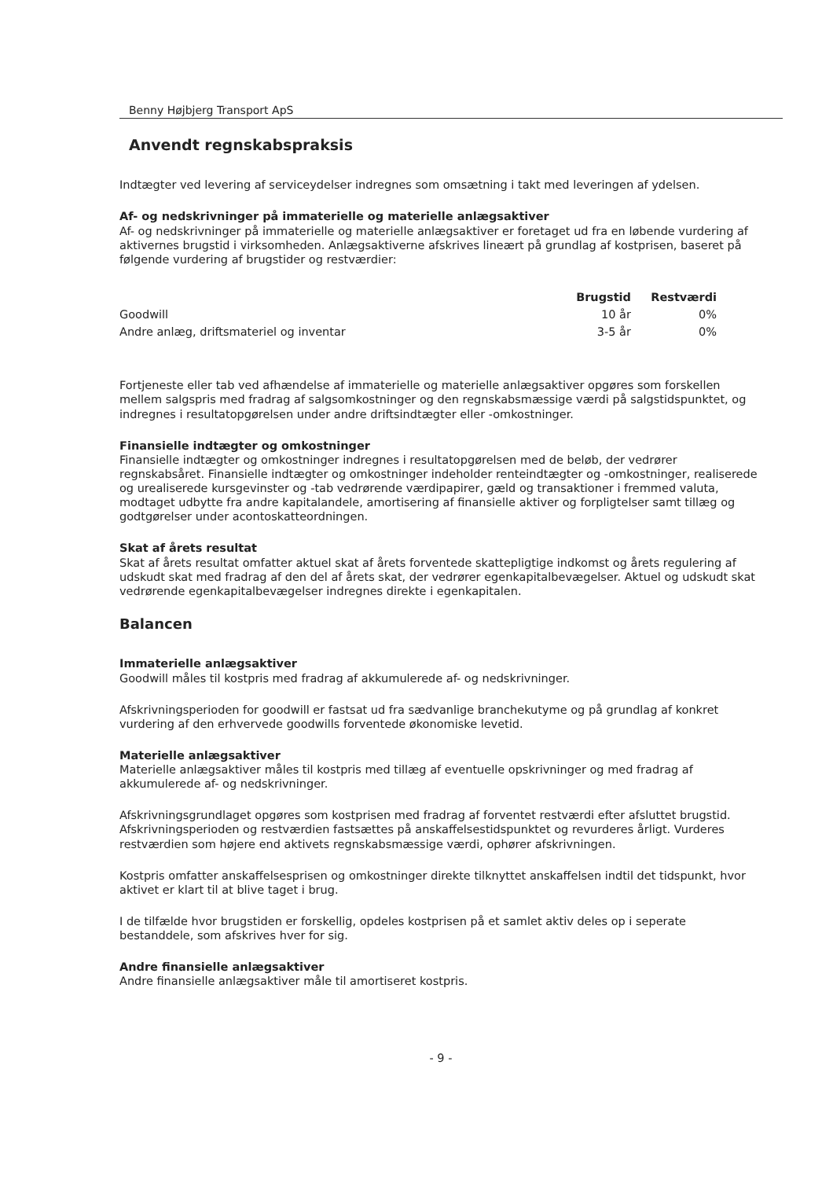Benny Højbjerg Transport ApS
Anvendt regnskabspraksis
Indtægter ved levering af serviceydelser indregnes som omsætning i takt med leveringen af ydelsen.
Af- og nedskrivninger på immaterielle og materielle anlægsaktiver
Af- og nedskrivninger på immaterielle og materielle anlægsaktiver er foretaget ud fra en løbende vurdering af aktivernes brugstid i virksomheden. Anlægsaktiverne afskrives lineært på grundlag af kostprisen, baseret på følgende vurdering af brugstider og restværdier:
| | Brugstid | Restværdi |
| --- | --- | --- |
| Goodwill | 10 år | 0% |
| Andre anlæg, driftsmateriel og inventar | 3-5 år | 0% |
Fortjeneste eller tab ved afhændelse af immaterielle og materielle anlægsaktiver opgøres som forskellen mellem salgspris med fradrag af salgsomkostninger og den regnskabsmæssige værdi på salgstidspunktet, og indregnes i resultatopgørelsen under andre driftsindtægter eller -omkostninger.
Finansielle indtægter og omkostninger
Finansielle indtægter og omkostninger indregnes i resultatopgørelsen med de beløb, der vedrører regnskabsåret. Finansielle indtægter og omkostninger indeholder renteindtægter og -omkostninger, realiserede og urealiserede kursgevinster og -tab vedrørende værdipapirer, gæld og transaktioner i fremmed valuta, modtaget udbytte fra andre kapitalandele, amortisering af finansielle aktiver og forpligtelser samt tillæg og godtgørelser under acontoskatteordningen.
Skat af årets resultat
Skat af årets resultat omfatter aktuel skat af årets forventede skattepligtige indkomst og årets regulering af udskudt skat med fradrag af den del af årets skat, der vedrører egenkapitalbevægelser. Aktuel og udskudt skat vedrørende egenkapitalbevægelser indregnes direkte i egenkapitalen.
Balancen
Immaterielle anlægsaktiver
Goodwill måles til kostpris med fradrag af akkumulerede af- og nedskrivninger.
Afskrivningsperioden for goodwill er fastsat ud fra sædvanlige branchekutyme og på grundlag af konkret vurdering af den erhvervede goodwills forventede økonomiske levetid.
Materielle anlægsaktiver
Materielle anlægsaktiver måles til kostpris med tillæg af eventuelle opskrivninger og med fradrag af akkumulerede af- og nedskrivninger.
Afskrivningsgrundlaget opgøres som kostprisen med fradrag af forventet restværdi efter afsluttet brugstid. Afskrivningsperioden og restværdien fastsættes på anskaffelsestidspunktet og revurderes årligt. Vurderes restværdien som højere end aktivets regnskabsmæssige værdi, ophører afskrivningen.
Kostpris omfatter anskaffelsesprisen og omkostninger direkte tilknyttet anskaffelsen indtil det tidspunkt, hvor aktivet er klart til at blive taget i brug.
I de tilfælde hvor brugstiden er forskellig, opdeles kostprisen på et samlet aktiv deles op i seperate bestanddele, som afskrives hver for sig.
Andre finansielle anlægsaktiver
Andre finansielle anlægsaktiver måle til amortiseret kostpris.
- 9 -